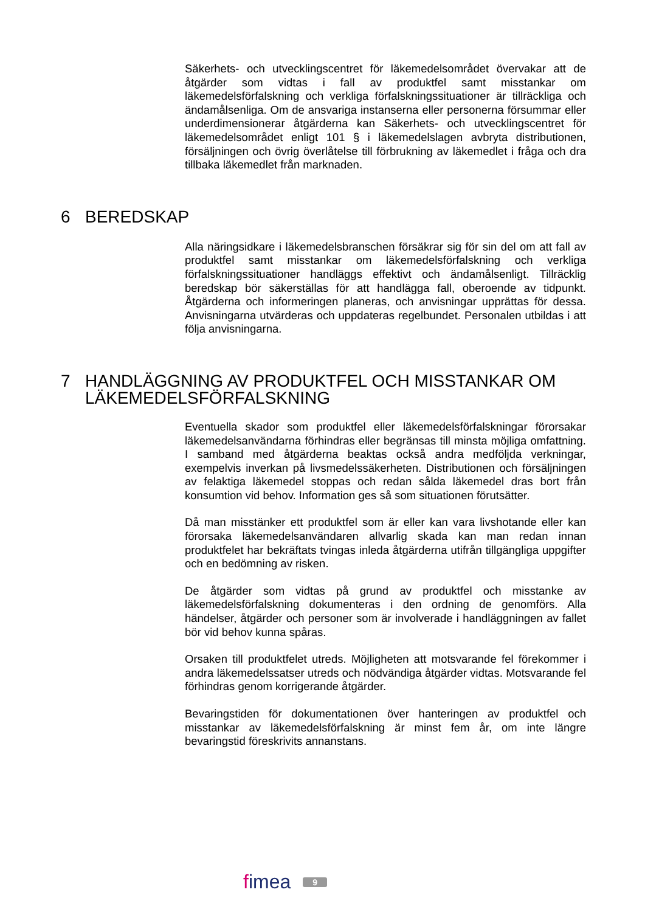Säkerhets- och utvecklingscentret för läkemedelsområdet övervakar att de åtgärder som vidtas i fall av produktfel samt misstankar om läkemedelsförfalskning och verkliga förfalskningssituationer är tillräckliga och ändamålsenliga. Om de ansvariga instanserna eller personerna försummar eller underdimensionerar åtgärderna kan Säkerhets- och utvecklingscentret för läkemedelsområdet enligt 101 § i läkemedelslagen avbryta distributionen, försäljningen och övrig överlåtelse till förbrukning av läkemedlet i fråga och dra tillbaka läkemedlet från marknaden.
6 BEREDSKAP
Alla näringsidkare i läkemedelsbranschen försäkrar sig för sin del om att fall av produktfel samt misstankar om läkemedelsförfalskning och verkliga förfalskningssituationer handläggs effektivt och ändamålsenligt. Tillräcklig beredskap bör säkerställas för att handlägga fall, oberoende av tidpunkt. Åtgärderna och informeringen planeras, och anvisningar upprättas för dessa. Anvisningarna utvärderas och uppdateras regelbundet. Personalen utbildas i att följa anvisningarna.
7 HANDLÄGGNING AV PRODUKTFEL OCH MISSTANKAR OM LÄKEMEDELSFÖRFALSKNING
Eventuella skador som produktfel eller läkemedelsförfalskningar förorsakar läkemedelsanvändarna förhindras eller begränsas till minsta möjliga omfattning. I samband med åtgärderna beaktas också andra medföljda verkningar, exempelvis inverkan på livsmedelssäkerheten. Distributionen och försäljningen av felaktiga läkemedel stoppas och redan sålda läkemedel dras bort från konsumtion vid behov. Information ges så som situationen förutsätter.
Då man misstänker ett produktfel som är eller kan vara livshotande eller kan förorsaka läkemedelsanvändaren allvarlig skada kan man redan innan produktfelet har bekräftats tvingas inleda åtgärderna utifrån tillgängliga uppgifter och en bedömning av risken.
De åtgärder som vidtas på grund av produktfel och misstanke av läkemedelsförfalskning dokumenteras i den ordning de genomförs. Alla händelser, åtgärder och personer som är involverade i handläggningen av fallet bör vid behov kunna spåras.
Orsaken till produktfelet utreds. Möjligheten att motsvarande fel förekommer i andra läkemedelssatser utreds och nödvändiga åtgärder vidtas. Motsvarande fel förhindras genom korrigerande åtgärder.
Bevaringstiden för dokumentationen över hanteringen av produktfel och misstankar av läkemedelsförfalskning är minst fem år, om inte längre bevaringstid föreskrivits annanstans.
fimea
9